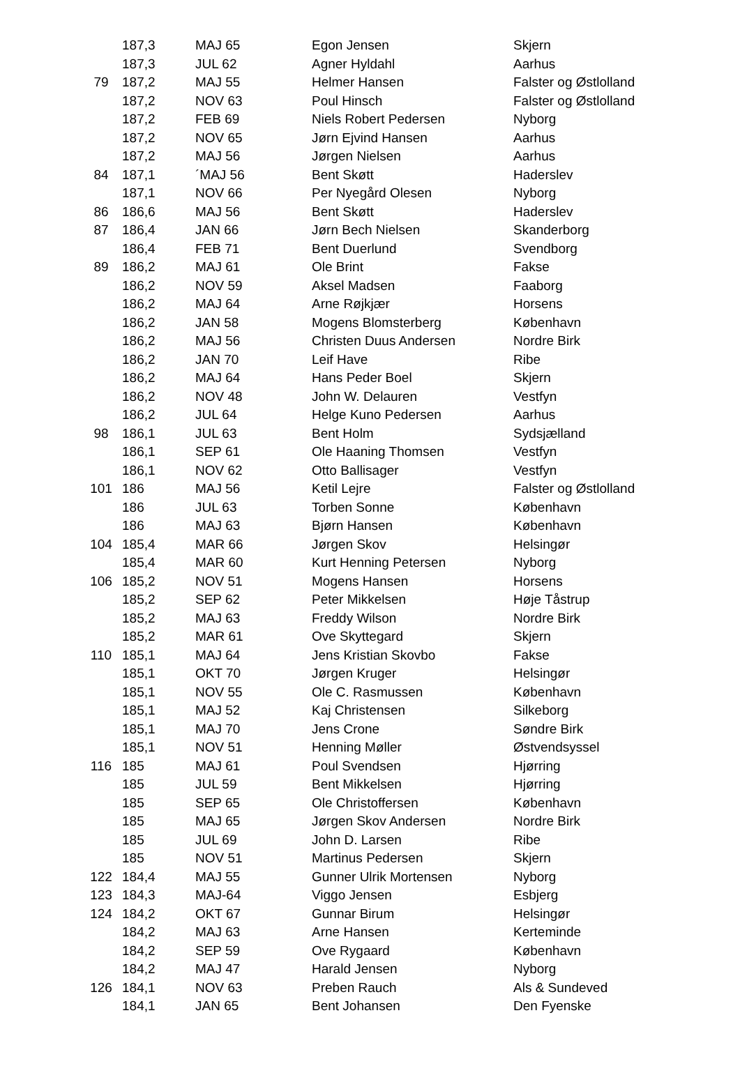| | 187,3 | MAJ 65 | Egon Jensen | Skjern |
| | 187,3 | JUL 62 | Agner Hyldahl | Aarhus |
| 79 | 187,2 | MAJ 55 | Helmer Hansen | Falster og Østlolland |
| | 187,2 | NOV 63 | Poul Hinsch | Falster og Østlolland |
| | 187,2 | FEB 69 | Niels Robert Pedersen | Nyborg |
| | 187,2 | NOV 65 | Jørn Ejvind Hansen | Aarhus |
| | 187,2 | MAJ 56 | Jørgen Nielsen | Aarhus |
| 84 | 187,1 | ´MAJ 56 | Bent Skøtt | Haderslev |
| | 187,1 | NOV 66 | Per Nyegård Olesen | Nyborg |
| 86 | 186,6 | MAJ 56 | Bent Skøtt | Haderslev |
| 87 | 186,4 | JAN 66 | Jørn Bech Nielsen | Skanderborg |
| | 186,4 | FEB 71 | Bent Duerlund | Svendborg |
| 89 | 186,2 | MAJ 61 | Ole Brint | Fakse |
| | 186,2 | NOV 59 | Aksel Madsen | Faaborg |
| | 186,2 | MAJ 64 | Arne Røjkjær | Horsens |
| | 186,2 | JAN 58 | Mogens Blomsterberg | København |
| | 186,2 | MAJ 56 | Christen Duus Andersen | Nordre Birk |
| | 186,2 | JAN 70 | Leif Have | Ribe |
| | 186,2 | MAJ 64 | Hans Peder Boel | Skjern |
| | 186,2 | NOV 48 | John W. Delauren | Vestfyn |
| | 186,2 | JUL 64 | Helge Kuno Pedersen | Aarhus |
| 98 | 186,1 | JUL 63 | Bent Holm | Sydsjælland |
| | 186,1 | SEP 61 | Ole Haaning Thomsen | Vestfyn |
| | 186,1 | NOV 62 | Otto Ballisager | Vestfyn |
| 101 | 186 | MAJ 56 | Ketil Lejre | Falster og Østlolland |
| | 186 | JUL 63 | Torben Sonne | København |
| | 186 | MAJ 63 | Bjørn Hansen | København |
| 104 | 185,4 | MAR 66 | Jørgen Skov | Helsingør |
| | 185,4 | MAR 60 | Kurt Henning Petersen | Nyborg |
| 106 | 185,2 | NOV 51 | Mogens Hansen | Horsens |
| | 185,2 | SEP 62 | Peter Mikkelsen | Høje Tåstrup |
| | 185,2 | MAJ 63 | Freddy Wilson | Nordre Birk |
| | 185,2 | MAR 61 | Ove Skyttegard | Skjern |
| 110 | 185,1 | MAJ 64 | Jens Kristian Skovbo | Fakse |
| | 185,1 | OKT 70 | Jørgen Kruger | Helsingør |
| | 185,1 | NOV 55 | Ole C. Rasmussen | København |
| | 185,1 | MAJ 52 | Kaj Christensen | Silkeborg |
| | 185,1 | MAJ 70 | Jens Crone | Søndre Birk |
| | 185,1 | NOV 51 | Henning Møller | Østvendsyssel |
| 116 | 185 | MAJ 61 | Poul Svendsen | Hjørring |
| | 185 | JUL 59 | Bent Mikkelsen | Hjørring |
| | 185 | SEP 65 | Ole Christoffersen | København |
| | 185 | MAJ 65 | Jørgen Skov Andersen | Nordre Birk |
| | 185 | JUL 69 | John D. Larsen | Ribe |
| | 185 | NOV 51 | Martinus Pedersen | Skjern |
| 122 | 184,4 | MAJ 55 | Gunner Ulrik Mortensen | Nyborg |
| 123 | 184,3 | MAJ-64 | Viggo Jensen | Esbjerg |
| 124 | 184,2 | OKT 67 | Gunnar Birum | Helsingør |
| | 184,2 | MAJ 63 | Arne Hansen | Kerteminde |
| | 184,2 | SEP 59 | Ove Rygaard | København |
| | 184,2 | MAJ 47 | Harald Jensen | Nyborg |
| 126 | 184,1 | NOV 63 | Preben Rauch | Als & Sundeved |
| | 184,1 | JAN 65 | Bent Johansen | Den Fyenske |